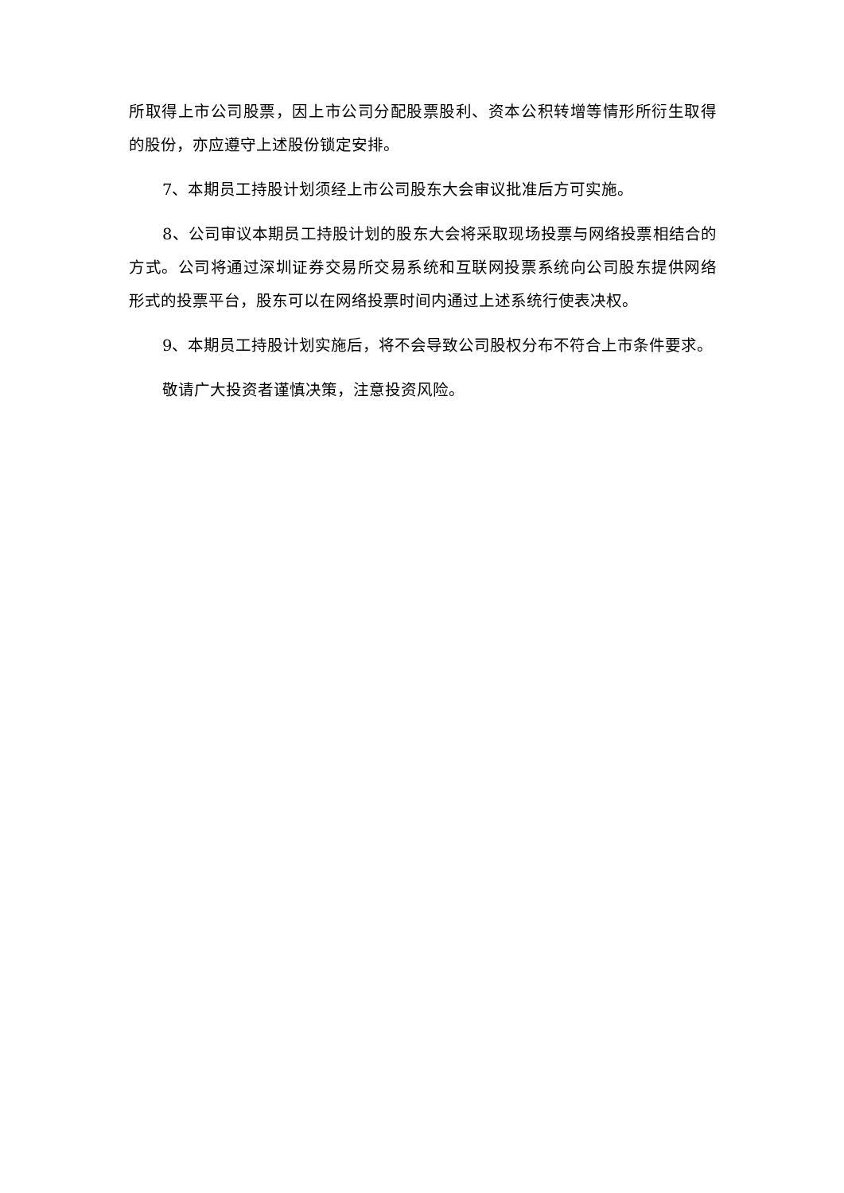所取得上市公司股票，因上市公司分配股票股利、资本公积转增等情形所衍生取得的股份，亦应遵守上述股份锁定安排。
7、本期员工持股计划须经上市公司股东大会审议批准后方可实施。
8、公司审议本期员工持股计划的股东大会将采取现场投票与网络投票相结合的方式。公司将通过深圳证券交易所交易系统和互联网投票系统向公司股东提供网络形式的投票平台，股东可以在网络投票时间内通过上述系统行使表决权。
9、本期员工持股计划实施后，将不会导致公司股权分布不符合上市条件要求。
敬请广大投资者谨慎决策，注意投资风险。